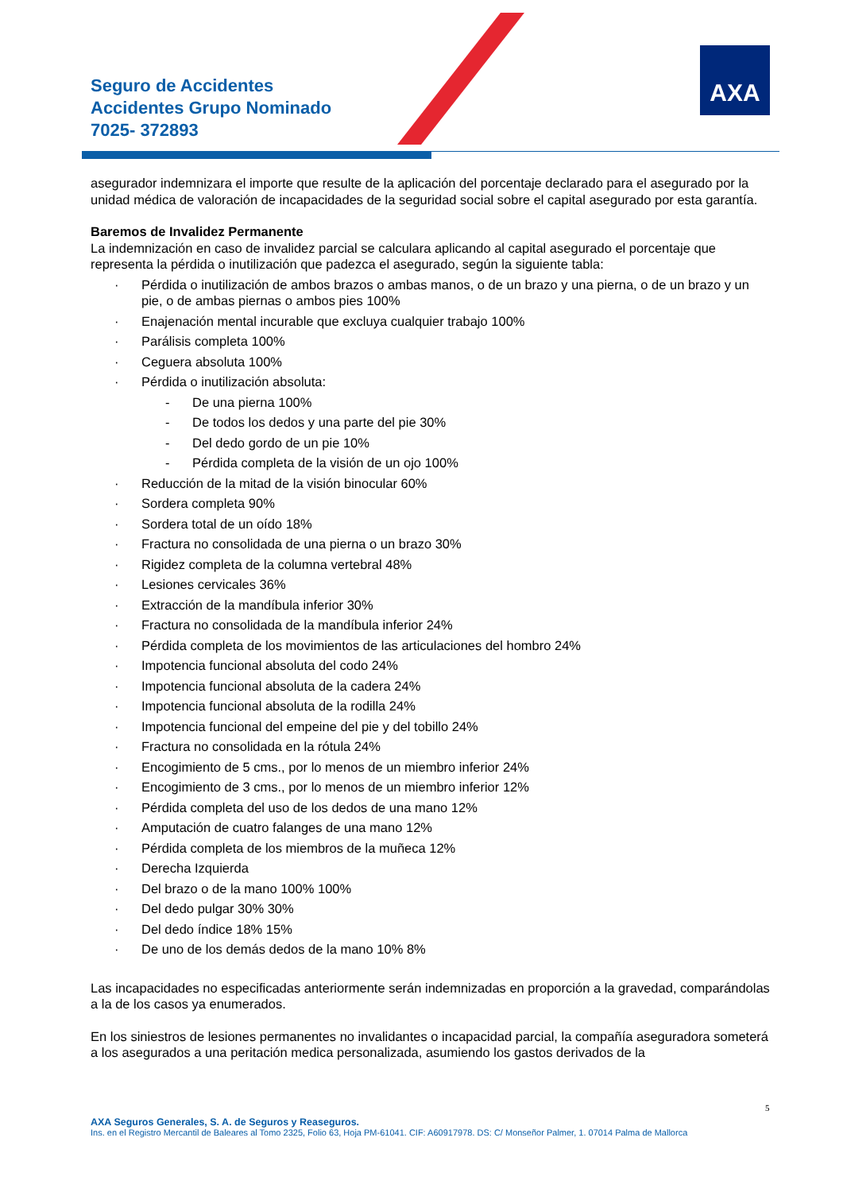Seguro de Accidentes
Accidentes Grupo Nominado
7025- 372893
AXA
asegurador indemnizara el importe que resulte de la aplicación del porcentaje declarado para el asegurado por la unidad médica de valoración de incapacidades de la seguridad social sobre el capital asegurado por esta garantía.
Baremos de Invalidez Permanente
La indemnización en caso de invalidez parcial se calculara aplicando al capital asegurado el porcentaje que representa la pérdida o inutilización que padezca el asegurado, según la siguiente tabla:
· Pérdida o inutilización de ambos brazos o ambas manos, o de un brazo y una pierna, o de un brazo y un pie, o de ambas piernas o ambos pies 100%
· Enajenación mental incurable que excluya cualquier trabajo 100%
· Parálisis completa 100%
· Ceguera absoluta 100%
· Pérdida o inutilización absoluta:
- De una pierna 100%
- De todos los dedos y una parte del pie 30%
- Del dedo gordo de un pie 10%
- Pérdida completa de la visión de un ojo 100%
· Reducción de la mitad de la visión binocular 60%
· Sordera completa 90%
· Sordera total de un oído 18%
· Fractura no consolidada de una pierna o un brazo 30%
· Rigidez completa de la columna vertebral 48%
· Lesiones cervicales 36%
· Extracción de la mandíbula inferior 30%
· Fractura no consolidada de la mandíbula inferior 24%
· Pérdida completa de los movimientos de las articulaciones del hombro 24%
· Impotencia funcional absoluta del codo 24%
· Impotencia funcional absoluta de la cadera 24%
· Impotencia funcional absoluta de la rodilla 24%
· Impotencia funcional del empeine del pie y del tobillo 24%
· Fractura no consolidada en la rótula 24%
· Encogimiento de 5 cms., por lo menos de un miembro inferior 24%
· Encogimiento de 3 cms., por lo menos de un miembro inferior 12%
· Pérdida completa del uso de los dedos de una mano 12%
· Amputación de cuatro falanges de una mano 12%
· Pérdida completa de los miembros de la muñeca 12%
· Derecha Izquierda
· Del brazo o de la mano 100% 100%
· Del dedo pulgar 30% 30%
· Del dedo índice 18% 15%
· De uno de los demás dedos de la mano 10% 8%
Las incapacidades no especificadas anteriormente serán indemnizadas en proporción a la gravedad, comparándolas a la de los casos ya enumerados.
En los siniestros de lesiones permanentes no invalidantes o incapacidad parcial, la compañía aseguradora someterá a los asegurados a una peritación medica personalizada, asumiendo los gastos derivados de la
5
AXA Seguros Generales, S. A. de Seguros y Reaseguros.
Ins. en el Registro Mercantil de Baleares al Tomo 2325, Folio 63, Hoja PM-61041. CIF: A60917978. DS: C/ Monseñor Palmer, 1. 07014 Palma de Mallorca